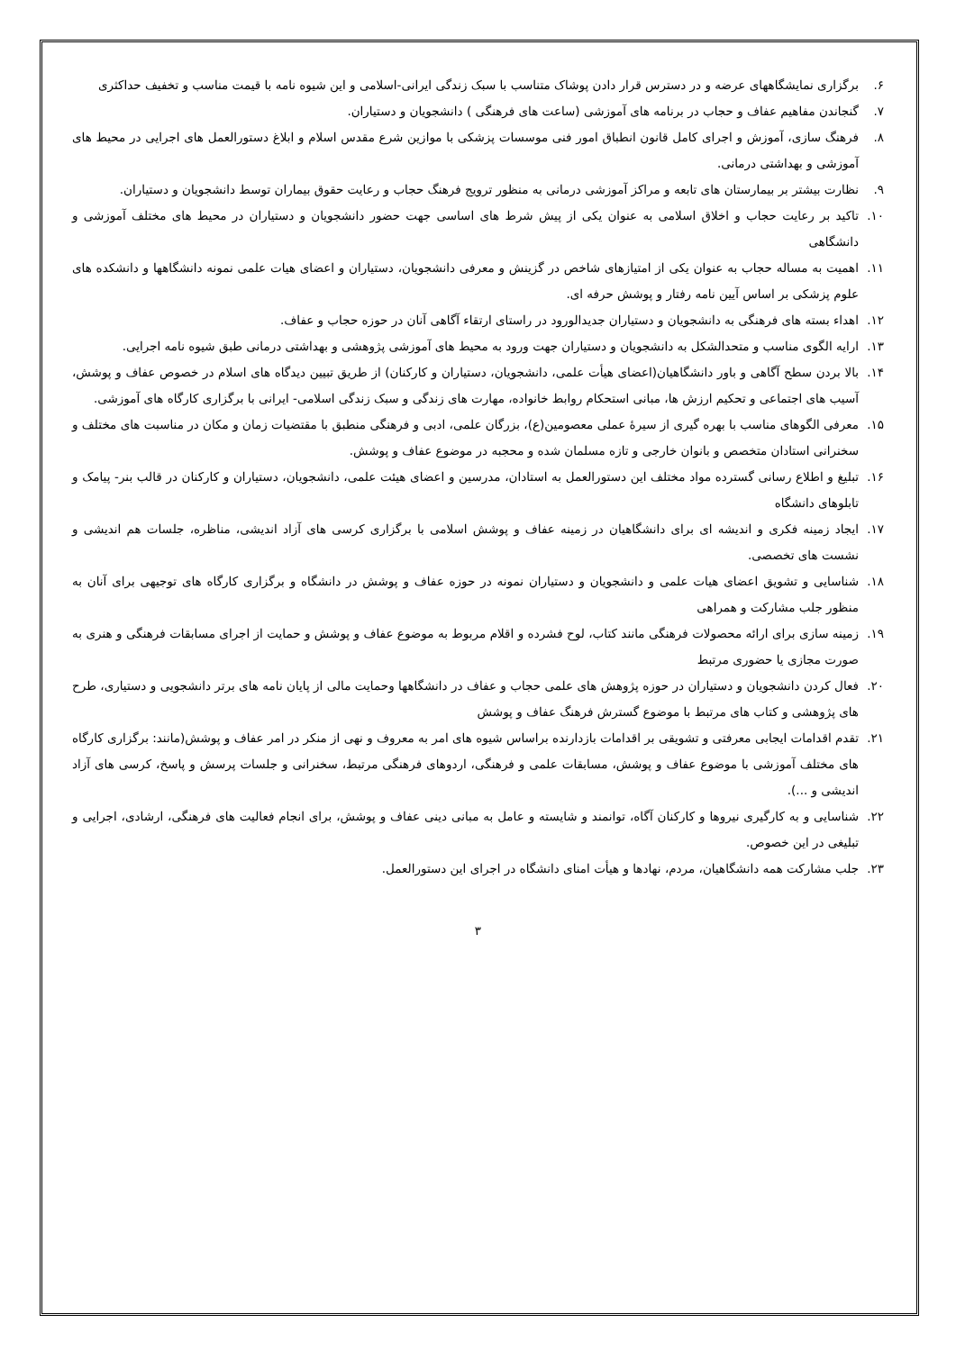۶. برگزاری نمایشگاههای عرضه و در دسترس قرار دادن پوشاک متناسب با سبک زندگی ایرانی-اسلامی و این شیوه نامه با قیمت مناسب و تخفیف حداکثری
۷. گنجاندن مفاهیم عفاف و حجاب در برنامه های آموزشی (ساعت های فرهنگی ) دانشجویان و دستیاران.
۸. فرهنگ سازی، آموزش و اجرای کامل قانون انطباق امور فنی موسسات پزشکی با موازین شرع مقدس اسلام و ابلاغ دستورالعمل های اجرایی در محیط های آموزشی و بهداشتی درمانی.
۹. نظارت بیشتر بر بیمارستان های تابعه و مراکز آموزشی درمانی به منظور ترویج فرهنگ حجاب و رعایت حقوق بیماران توسط دانشجویان و دستیاران.
۱۰. تاکید بر رعایت حجاب و اخلاق اسلامی به عنوان یکی از پیش شرط های اساسی جهت حضور دانشجویان و دستیاران در محیط های مختلف آموزشی و دانشگاهی
۱۱. اهمیت به مساله حجاب به عنوان یکی از امتیازهای شاخص در گزینش و معرفی دانشجویان، دستیاران و اعضای هیات علمی نمونه دانشگاهها و دانشکده های علوم پزشکی بر اساس آیین نامه رفتار و پوشش حرفه ای.
۱۲. اهداء بسته های فرهنگی به دانشجویان و دستیاران جدیدالورود در راستای ارتقاء آگاهی آنان در حوزه حجاب و عفاف.
۱۳. ارایه الگوی مناسب و متحدالشکل به دانشجویان و دستیاران جهت ورود به محیط های آموزشی پژوهشی و بهداشتی درمانی طبق شیوه نامه اجرایی.
۱۴. بالا بردن سطح آگاهی و باور دانشگاهیان(اعضای هیأت علمی، دانشجویان، دستیاران و کارکنان) از طریق تبیین دیدگاه های اسلام در خصوص عفاف و پوشش، آسیب های اجتماعی و تحکیم ارزش ها، مبانی استحکام روابط خانواده، مهارت های زندگی و سبک زندگی اسلامی- ایرانی با برگزاری کارگاه های آموزشی.
۱۵. معرفی الگوهای مناسب با بهره گیری از سیرهٔ عملی معصومین(ع)، بزرگان علمی، ادبی و فرهنگی منطبق با مقتضیات زمان و مکان در مناسبت های مختلف و سخنرانی استادان متخصص و بانوان خارجی و تازه مسلمان شده و محجبه در موضوع عفاف و پوشش.
۱۶. تبلیغ و اطلاع رسانی گسترده مواد مختلف این دستورالعمل به استادان، مدرسین و اعضای هیئت علمی، دانشجویان، دستیاران و کارکنان در قالب بنر- پیامک و تابلوهای دانشگاه
۱۷. ایجاد زمینه فکری و اندیشه ای برای دانشگاهیان در زمینه عفاف و پوشش اسلامی با برگزاری کرسی های آزاد اندیشی، مناظره، جلسات هم اندیشی و نشست های تخصصی.
۱۸. شناسایی و تشویق اعضای هیات علمی و دانشجویان و دستیاران نمونه در حوزه عفاف و پوشش در دانشگاه و برگزاری کارگاه های توجیهی برای آنان به منظور جلب مشارکت و همراهی
۱۹. زمینه سازی برای ارائه محصولات فرهنگی مانند کتاب، لوح فشرده و اقلام مربوط به موضوع عفاف و پوشش و حمایت از اجرای مسابقات فرهنگی و هنری به صورت مجازی یا حضوری مرتبط
۲۰. فعال کردن دانشجویان و دستیاران در حوزه پژوهش های علمی حجاب و عفاف در دانشگاهها وحمایت مالی از پایان نامه های برتر دانشجویی و دستیاری، طرح های پژوهشی و کتاب های مرتبط با موضوع گسترش فرهنگ عفاف و پوشش
۲۱. تقدم اقدامات ایجابی معرفتی و تشویقی بر اقدامات بازدارنده براساس شیوه های امر به معروف و نهی از منکر در امر عفاف و پوشش(مانند: برگزاری کارگاه های مختلف آموزشی با موضوع عفاف و پوشش، مسابقات علمی و فرهنگی، اردوهای فرهنگی مرتبط، سخنرانی و جلسات پرسش و پاسخ، کرسی های آزاد اندیشی و ...).
۲۲. شناسایی و به کارگیری نیروها و کارکنان آگاه، توانمند و شایسته و عامل به مبانی دینی عفاف و پوشش، برای انجام فعالیت های فرهنگی، ارشادی، اجرایی و تبلیغی در این خصوص.
۲۳. جلب مشارکت همه دانشگاهیان، مردم، نهادها و هیأت امنای دانشگاه در اجرای این دستورالعمل.
۳